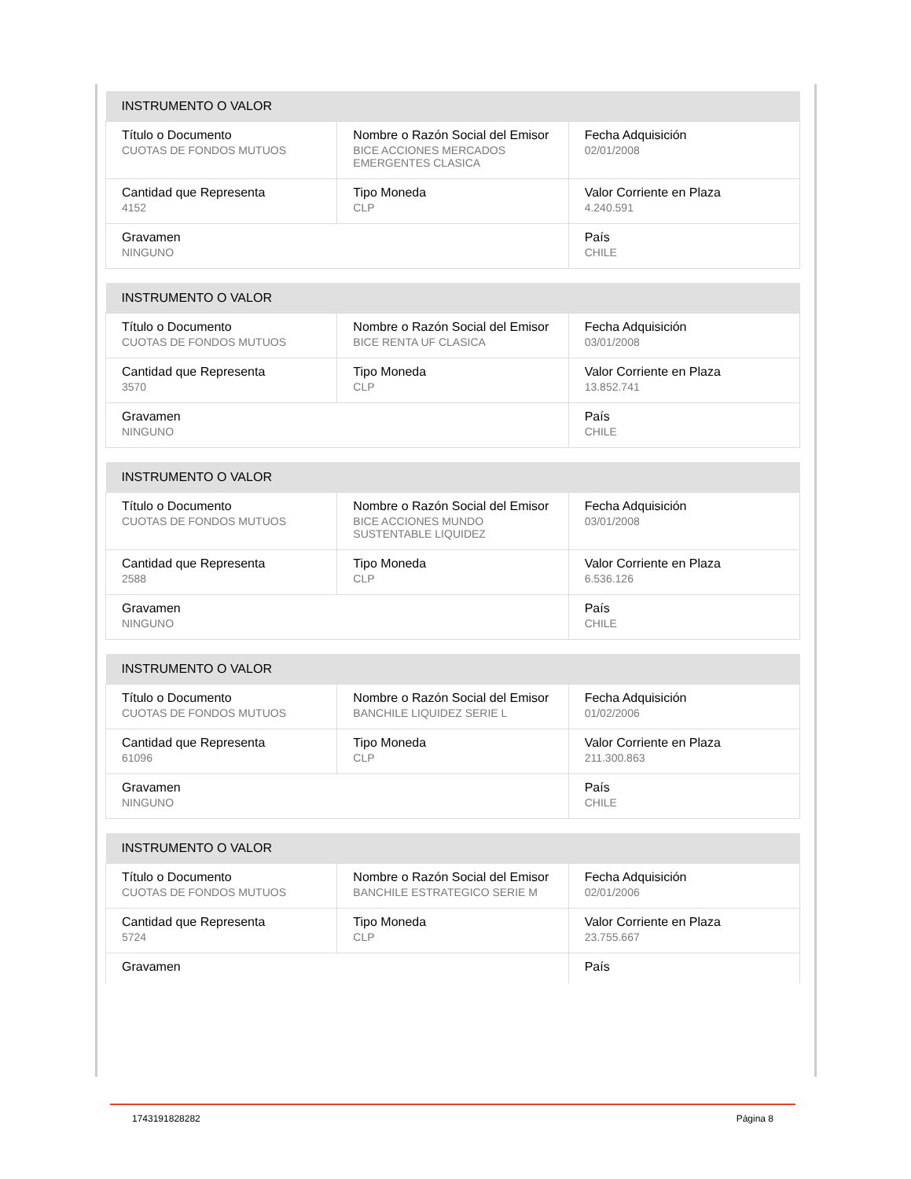| INSTRUMENTO O VALOR | | |
| --- | --- | --- |
| Título o Documento CUOTAS DE FONDOS MUTUOS | Nombre o Razón Social del Emisor BICE ACCIONES MERCADOS EMERGENTES CLASICA | Fecha Adquisición 02/01/2008 |
| Cantidad que Representa 4152 | Tipo Moneda CLP | Valor Corriente en Plaza 4.240.591 |
| Gravamen NINGUNO | | País CHILE |
| INSTRUMENTO O VALOR | | |
| --- | --- | --- |
| Título o Documento CUOTAS DE FONDOS MUTUOS | Nombre o Razón Social del Emisor BICE RENTA UF CLASICA | Fecha Adquisición 03/01/2008 |
| Cantidad que Representa 3570 | Tipo Moneda CLP | Valor Corriente en Plaza 13.852.741 |
| Gravamen NINGUNO | | País CHILE |
| INSTRUMENTO O VALOR | | |
| --- | --- | --- |
| Título o Documento CUOTAS DE FONDOS MUTUOS | Nombre o Razón Social del Emisor BICE ACCIONES MUNDO SUSTENTABLE LIQUIDEZ | Fecha Adquisición 03/01/2008 |
| Cantidad que Representa 2588 | Tipo Moneda CLP | Valor Corriente en Plaza 6.536.126 |
| Gravamen NINGUNO | | País CHILE |
| INSTRUMENTO O VALOR | | |
| --- | --- | --- |
| Título o Documento CUOTAS DE FONDOS MUTUOS | Nombre o Razón Social del Emisor BANCHILE LIQUIDEZ SERIE L | Fecha Adquisición 01/02/2006 |
| Cantidad que Representa 61096 | Tipo Moneda CLP | Valor Corriente en Plaza 211.300.863 |
| Gravamen NINGUNO | | País CHILE |
| INSTRUMENTO O VALOR | | |
| --- | --- | --- |
| Título o Documento CUOTAS DE FONDOS MUTUOS | Nombre o Razón Social del Emisor BANCHILE ESTRATEGICO SERIE M | Fecha Adquisición 02/01/2006 |
| Cantidad que Representa 5724 | Tipo Moneda CLP | Valor Corriente en Plaza 23.755.667 |
| Gravamen | | País |
1743191828282 Página 8